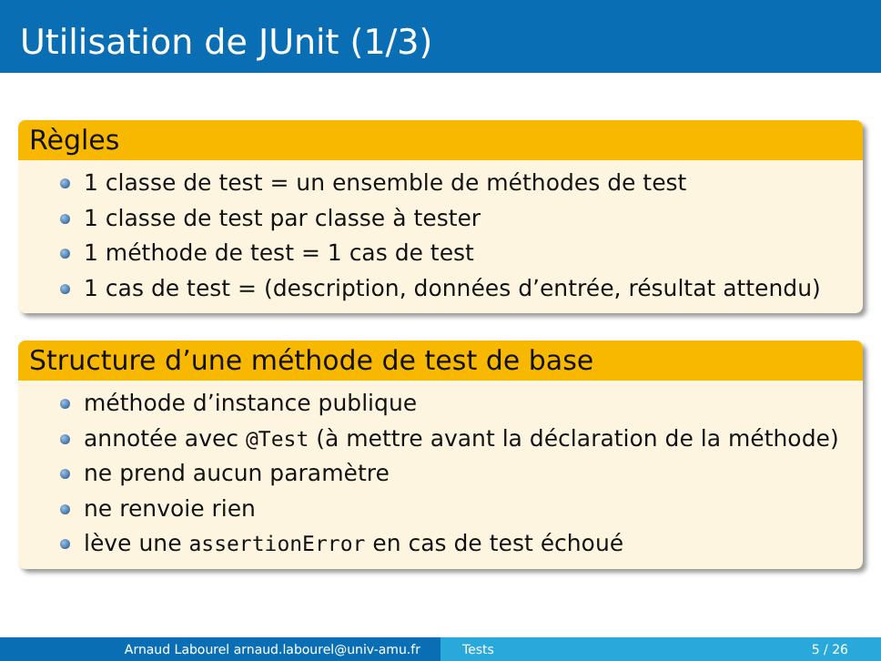Utilisation de JUnit (1/3)
Règles
1 classe de test = un ensemble de méthodes de test
1 classe de test par classe à tester
1 méthode de test = 1 cas de test
1 cas de test = (description, données d’entrée, résultat attendu)
Structure d’une méthode de test de base
méthode d’instance publique
annotée avec @Test (à mettre avant la déclaration de la méthode)
ne prend aucun paramètre
ne renvoie rien
lève une assertionError en cas de test échoué
Arnaud Labourel arnaud.labourel@univ-amu.fr Tests 5 / 26